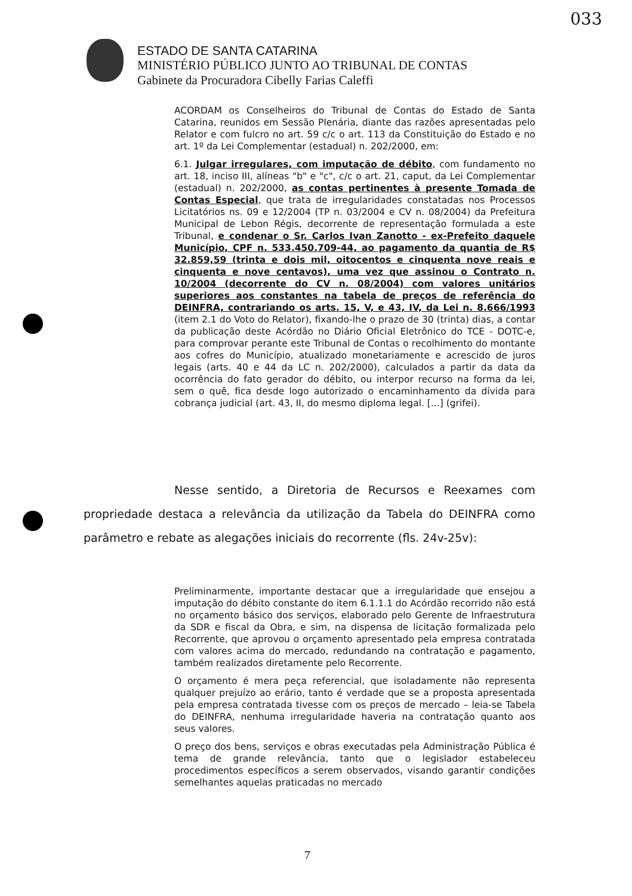033
ESTADO DE SANTA CATARINA
MINISTÉRIO PÚBLICO JUNTO AO TRIBUNAL DE CONTAS
Gabinete da Procuradora Cibelly Farias Caleffi
ACORDAM os Conselheiros do Tribunal de Contas do Estado de Santa Catarina, reunidos em Sessão Plenária, diante das razões apresentadas pelo Relator e com fulcro no art. 59 c/c o art. 113 da Constituição do Estado e no art. 1º da Lei Complementar (estadual) n. 202/2000, em:
6.1. Julgar irregulares, com imputação de débito, com fundamento no art. 18, inciso III, alíneas "b" e "c", c/c o art. 21, caput, da Lei Complementar (estadual) n. 202/2000, as contas pertinentes à presente Tomada de Contas Especial, que trata de irregularidades constatadas nos Processos Licitatórios ns. 09 e 12/2004 (TP n. 03/2004 e CV n. 08/2004) da Prefeitura Municipal de Lebon Régis, decorrente de representação formulada a este Tribunal, e condenar o Sr. Carlos Ivan Zanotto - ex-Prefeito daquele Município, CPF n. 533.450.709-44, ao pagamento da quantia de R$ 32.859,59 (trinta e dois mil, oitocentos e cinquenta nove reais e cinquenta e nove centavos), uma vez que assinou o Contrato n. 10/2004 (decorrente do CV n. 08/2004) com valores unitários superiores aos constantes na tabela de preços de referência do DEINFRA, contrariando os arts. 15, V, e 43, IV, da Lei n. 8.666/1993 (item 2.1 do Voto do Relator), fixando-lhe o prazo de 30 (trinta) dias, a contar da publicação deste Acórdão no Diário Oficial Eletrônico do TCE - DOTC-e, para comprovar perante este Tribunal de Contas o recolhimento do montante aos cofres do Município, atualizado monetariamente e acrescido de juros legais (arts. 40 e 44 da LC n. 202/2000), calculados a partir da data da ocorrência do fato gerador do débito, ou interpor recurso na forma da lei, sem o quê, fica desde logo autorizado o encaminhamento da dívida para cobrança judicial (art. 43, II, do mesmo diploma legal. [...] (grifei).
Nesse sentido, a Diretoria de Recursos e Reexames com propriedade destaca a relevância da utilização da Tabela do DEINFRA como parâmetro e rebate as alegações iniciais do recorrente (fls. 24v-25v):
Preliminarmente, importante destacar que a irregularidade que ensejou a imputação do débito constante do item 6.1.1.1 do Acórdão recorrido não está no orçamento básico dos serviços, elaborado pelo Gerente de Infraestrutura da SDR e fiscal da Obra, e sim, na dispensa de licitação formalizada pelo Recorrente, que aprovou o orçamento apresentado pela empresa contratada com valores acima do mercado, redundando na contratação e pagamento, também realizados diretamente pelo Recorrente.
O orçamento é mera peça referencial, que isoladamente não representa qualquer prejuízo ao erário, tanto é verdade que se a proposta apresentada pela empresa contratada tivesse com os preços de mercado – leia-se Tabela do DEINFRA, nenhuma irregularidade haveria na contratação quanto aos seus valores.
O preço dos bens, serviços e obras executadas pela Administração Pública é tema de grande relevância, tanto que o legislador estabeleceu procedimentos específicos a serem observados, visando garantir condições semelhantes aquelas praticadas no mercado
7